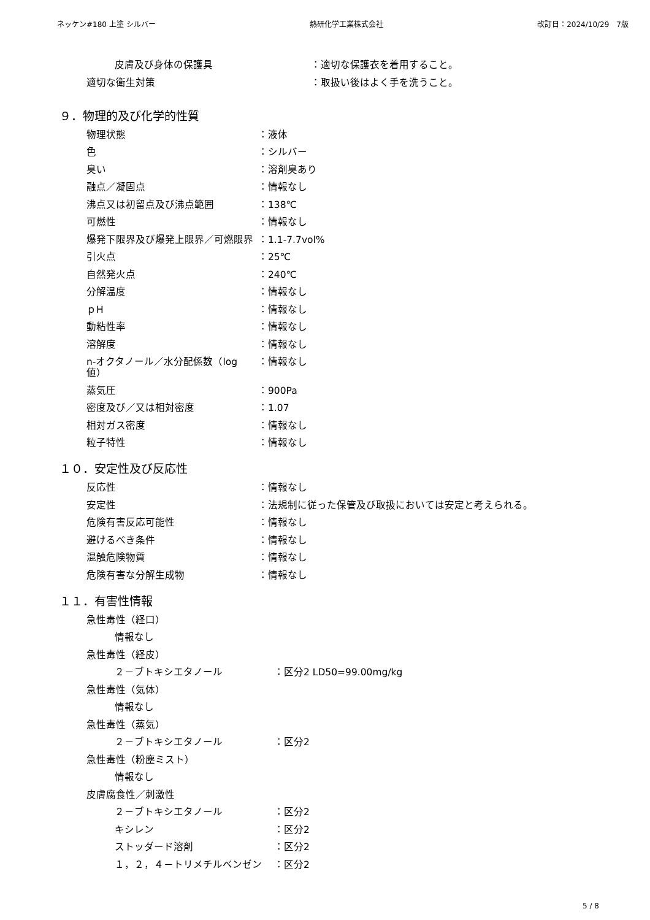ネッケン#180 上塗 シルバー 熱研化学工業株式会社 改訂日：2024/10/29　7版
皮膚及び身体の保護具 ：適切な保護衣を着用すること。
適切な衛生対策 ：取扱い後はよく手を洗うこと。
９．物理的及び化学的性質
物理状態 ：液体
色 ：シルバー
臭い ：溶剤臭あり
融点／凝固点 ：情報なし
沸点又は初留点及び沸点範囲 ：138℃
可燃性 ：情報なし
爆発下限界及び爆発上限界／可燃限界 ：1.1-7.7vol%
引火点 ：25℃
自然発火点 ：240℃
分解温度 ：情報なし
ｐH ：情報なし
動粘性率 ：情報なし
溶解度 ：情報なし
n-オクタノール／水分配係数（log 値） ：情報なし
蒸気圧 ：900Pa
密度及び／又は相対密度 ：1.07
相対ガス密度 ：情報なし
粒子特性 ：情報なし
１０．安定性及び反応性
反応性 ：情報なし
安定性 ：法規制に従った保管及び取扱においては安定と考えられる。
危険有害反応可能性 ：情報なし
避けるべき条件 ：情報なし
混触危険物質 ：情報なし
危険有害な分解生成物 ：情報なし
１１．有害性情報
急性毒性（経口）
情報なし
急性毒性（経皮）
２－ブトキシエタノール ：区分2 LD50=99.00mg/kg
急性毒性（気体）
情報なし
急性毒性（蒸気）
２－ブトキシエタノール ：区分2
急性毒性（粉塵ミスト）
情報なし
皮膚腐食性／刺激性
２－ブトキシエタノール ：区分2
キシレン ：区分2
ストッダード溶剤 ：区分2
１，２，４－トリメチルベンゼン ：区分2
5 / 8